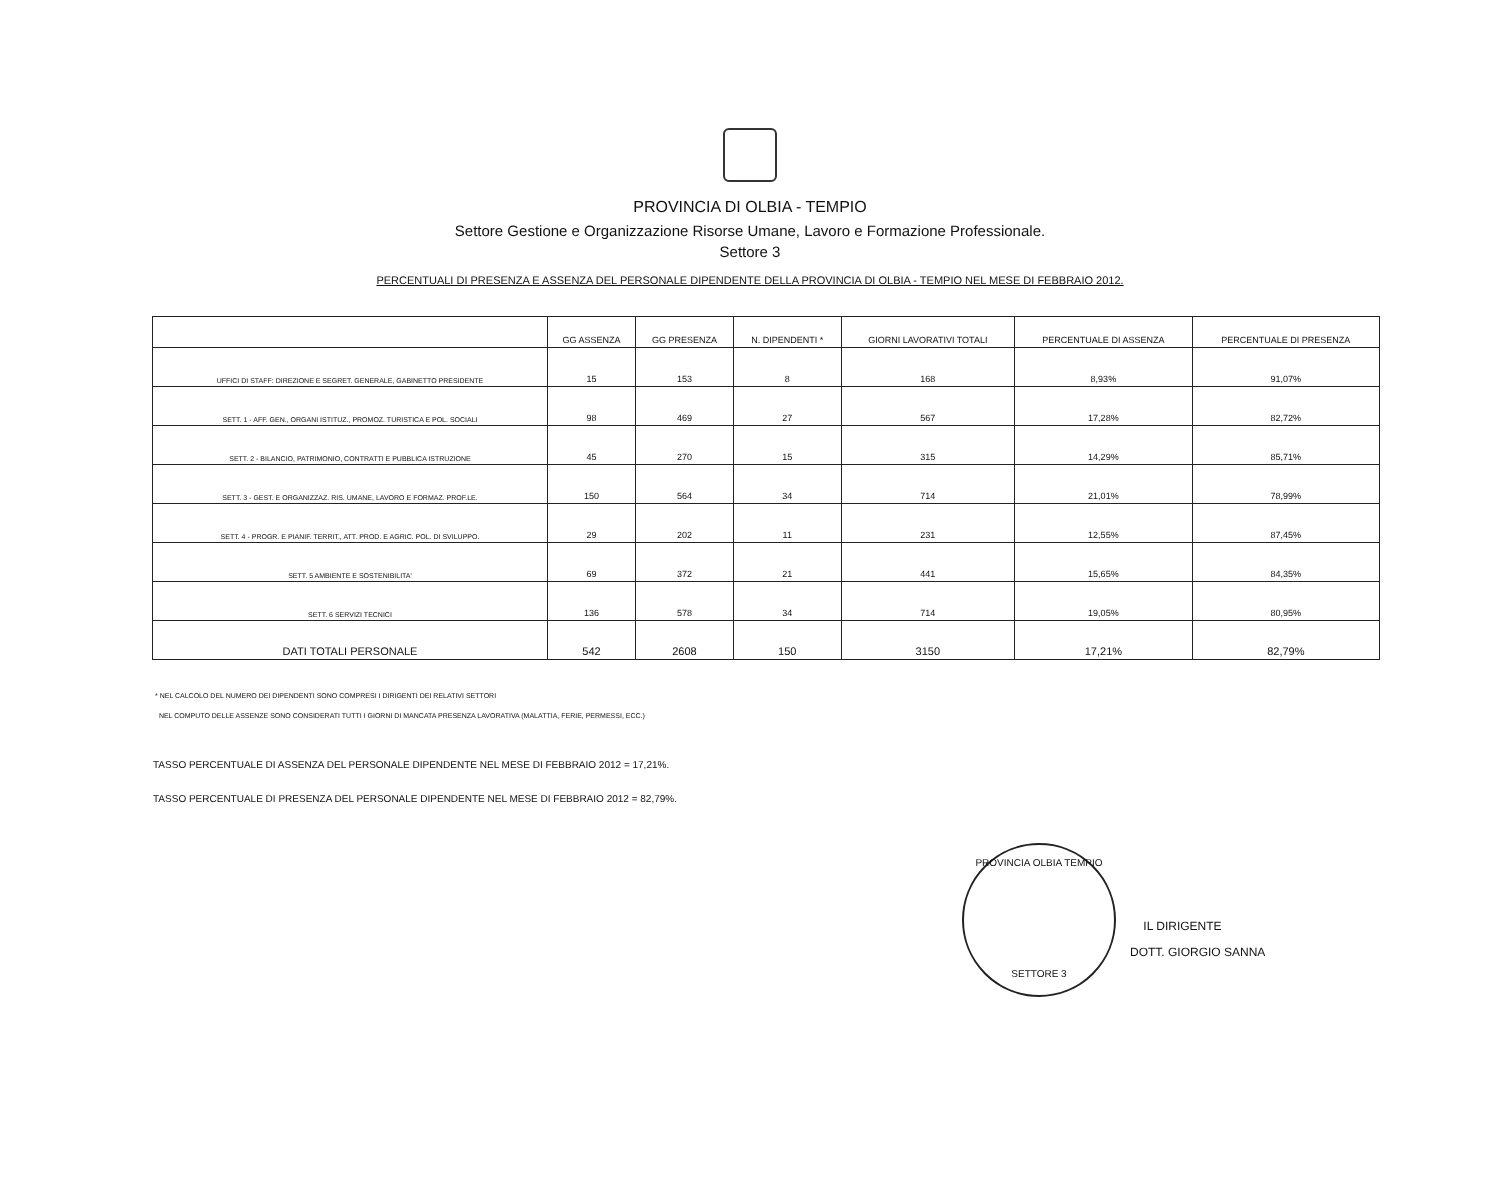PROVINCIA DI OLBIA - TEMPIO
Settore Gestione e Organizzazione Risorse Umane, Lavoro e Formazione Professionale.
Settore 3
PERCENTUALI DI PRESENZA E ASSENZA DEL PERSONALE DIPENDENTE DELLA PROVINCIA DI OLBIA - TEMPIO NEL MESE DI FEBBRAIO 2012.
| | GG ASSENZA | GG PRESENZA | N. DIPENDENTI * | GIORNI LAVORATIVI TOTALI | PERCENTUALE DI ASSENZA | PERCENTUALE DI PRESENZA |
| --- | --- | --- | --- | --- | --- | --- |
| UFFICI DI STAFF: DIREZIONE E SEGRET. GENERALE, GABINETTO PRESIDENTE | 15 | 153 | 8 | 168 | 8,93% | 91,07% |
| SETT. 1 - AFF. GEN., ORGANI ISTITUZ., PROMOZ. TURISTICA E POL. SOCIALI | 98 | 469 | 27 | 567 | 17,28% | 82,72% |
| SETT. 2 - BILANCIO, PATRIMONIO, CONTRATTI E PUBBLICA ISTRUZIONE | 45 | 270 | 15 | 315 | 14,29% | 85,71% |
| SETT. 3 - GEST. E ORGANIZZAZ. RIS. UMANE, LAVORO E FORMAZ. PROF.LE. | 150 | 564 | 34 | 714 | 21,01% | 78,99% |
| SETT. 4 - PROGR. E PIANIF. TERRIT., ATT. PROD. E AGRIC. POL. DI SVILUPPO. | 29 | 202 | 11 | 231 | 12,55% | 87,45% |
| SETT. 5 AMBIENTE E SOSTENIBILITA' | 69 | 372 | 21 | 441 | 15,65% | 84,35% |
| SETT. 6 SERVIZI TECNICI | 136 | 578 | 34 | 714 | 19,05% | 80,95% |
| DATI TOTALI PERSONALE | 542 | 2608 | 150 | 3150 | 17,21% | 82,79% |
* NEL CALCOLO DEL NUMERO DEI DIPENDENTI SONO COMPRESI I DIRIGENTI DEI RELATIVI SETTORI
NEL COMPUTO DELLE ASSENZE SONO CONSIDERATI TUTTI I GIORNI DI MANCATA PRESENZA LAVORATIVA (MALATTIA, FERIE, PERMESSI, ECC.)
TASSO PERCENTUALE DI ASSENZA DEL PERSONALE DIPENDENTE NEL MESE DI FEBBRAIO 2012 = 17,21%.
TASSO PERCENTUALE DI PRESENZA DEL PERSONALE DIPENDENTE NEL MESE DI FEBBRAIO 2012 = 82,79%.
PROVINCIA OLBIA TEMPIO
SETTORE 3
IL DIRIGENTE
DOTT. GIORGIO SANNA